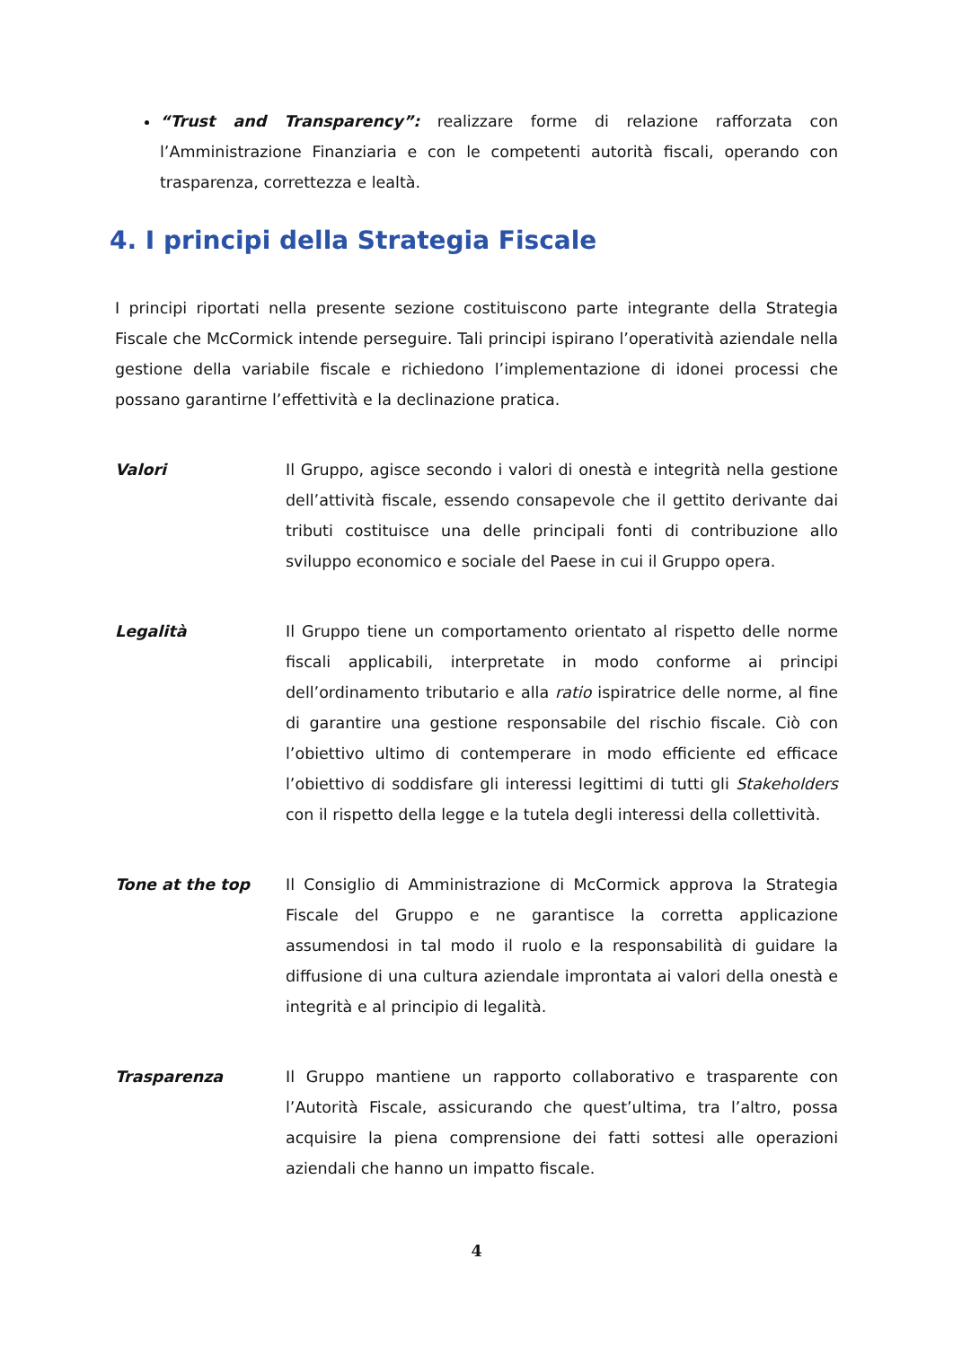“Trust and Transparency”: realizzare forme di relazione rafforzata con l’Amministrazione Finanziaria e con le competenti autorità fiscali, operando con trasparenza, correttezza e lealtà.
4. I principi della Strategia Fiscale
I principi riportati nella presente sezione costituiscono parte integrante della Strategia Fiscale che McCormick intende perseguire. Tali principi ispirano l’operatività aziendale nella gestione della variabile fiscale e richiedono l’implementazione di idonei processi che possano garantirne l’effettività e la declinazione pratica.
Valori Il Gruppo, agisce secondo i valori di onestà e integrità nella gestione dell’attività fiscale, essendo consapevole che il gettito derivante dai tributi costituisce una delle principali fonti di contribuzione allo sviluppo economico e sociale del Paese in cui il Gruppo opera.
Legalità Il Gruppo tiene un comportamento orientato al rispetto delle norme fiscali applicabili, interpretate in modo conforme ai principi dell’ordinamento tributario e alla ratio ispiratrice delle norme, al fine di garantire una gestione responsabile del rischio fiscale. Ciò con l’obiettivo ultimo di contemperare in modo efficiente ed efficace l’obiettivo di soddisfare gli interessi legittimi di tutti gli Stakeholders con il rispetto della legge e la tutela degli interessi della collettività.
Tone at the top Il Consiglio di Amministrazione di McCormick approva la Strategia Fiscale del Gruppo e ne garantisce la corretta applicazione assumendosi in tal modo il ruolo e la responsabilità di guidare la diffusione di una cultura aziendale improntata ai valori della onestà e integrità e al principio di legalità.
Trasparenza Il Gruppo mantiene un rapporto collaborativo e trasparente con l’Autorità Fiscale, assicurando che quest’ultima, tra l’altro, possa acquisire la piena comprensione dei fatti sottesi alle operazioni aziendali che hanno un impatto fiscale.
4